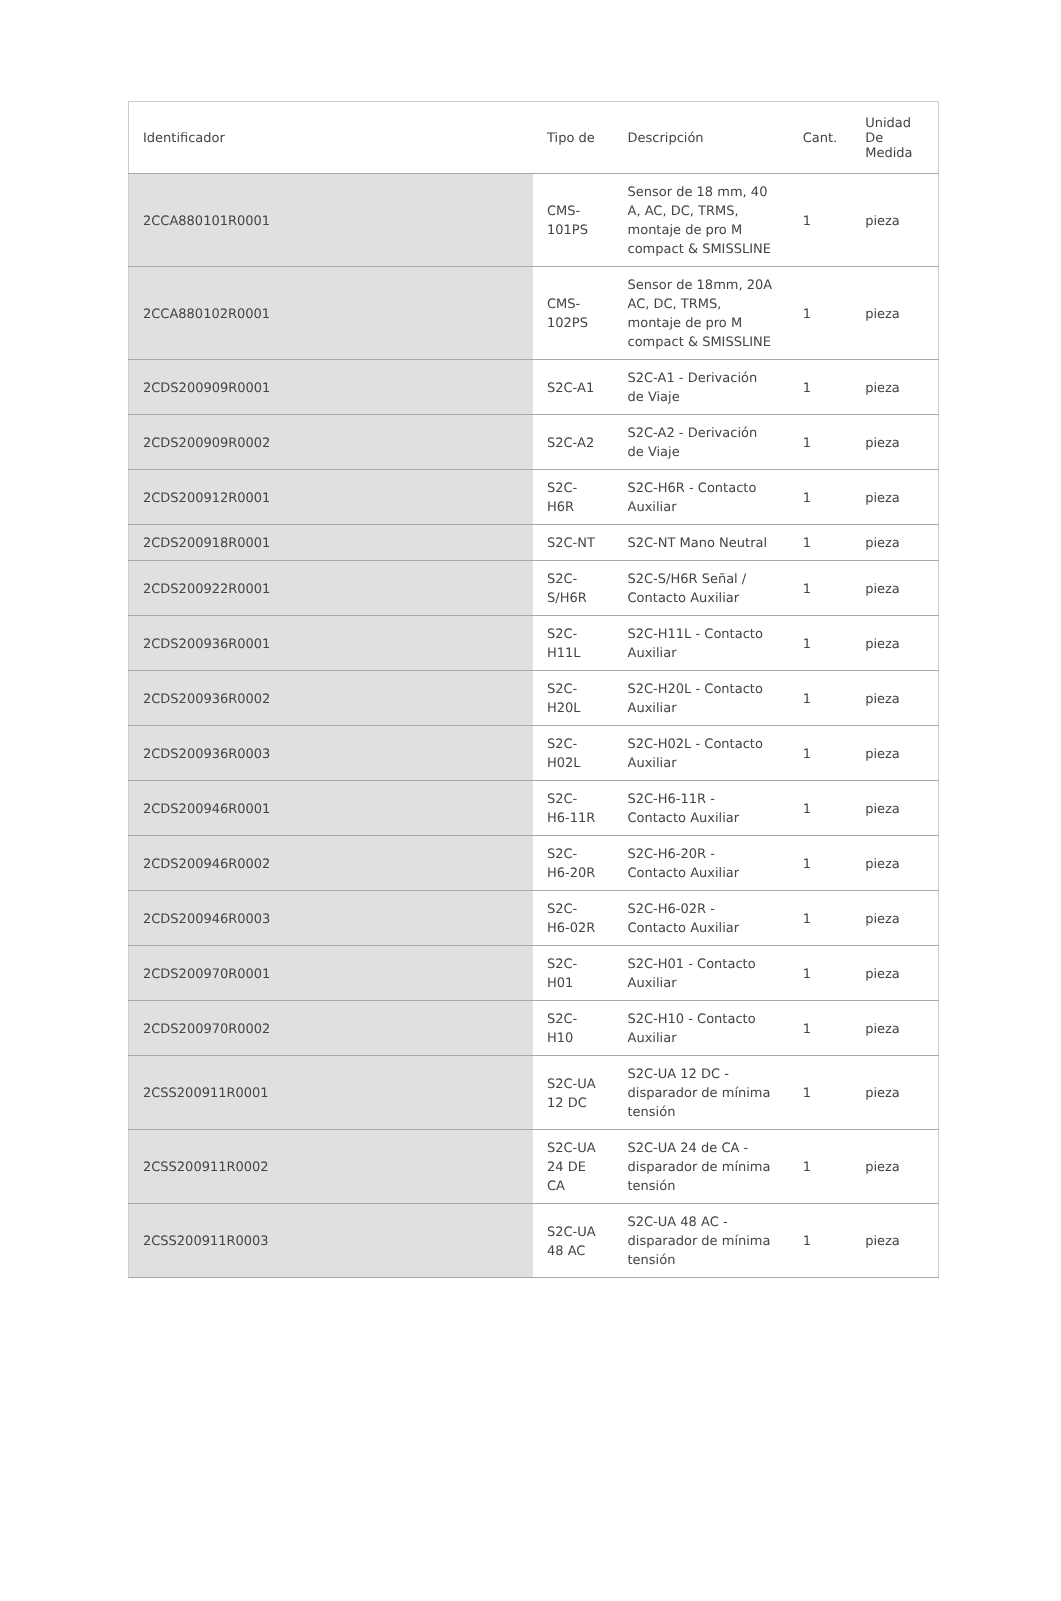| Identificador | Tipo de | Descripción | Cant. | Unidad De Medida |
| --- | --- | --- | --- | --- |
| 2CCA880101R0001 | CMS-101PS | Sensor de 18 mm, 40 A, AC, DC, TRMS, montaje de pro M compact & SMISSLINE | 1 | pieza |
| 2CCA880102R0001 | CMS-102PS | Sensor de 18mm, 20A AC, DC, TRMS, montaje de pro M compact & SMISSLINE | 1 | pieza |
| 2CDS200909R0001 | S2C-A1 | S2C-A1 - Derivación de Viaje | 1 | pieza |
| 2CDS200909R0002 | S2C-A2 | S2C-A2 - Derivación de Viaje | 1 | pieza |
| 2CDS200912R0001 | S2C-H6R | S2C-H6R - Contacto Auxiliar | 1 | pieza |
| 2CDS200918R0001 | S2C-NT | S2C-NT Mano Neutral | 1 | pieza |
| 2CDS200922R0001 | S2C-S/H6R | S2C-S/H6R Señal / Contacto Auxiliar | 1 | pieza |
| 2CDS200936R0001 | S2C-H11L | S2C-H11L - Contacto Auxiliar | 1 | pieza |
| 2CDS200936R0002 | S2C-H20L | S2C-H20L - Contacto Auxiliar | 1 | pieza |
| 2CDS200936R0003 | S2C-H02L | S2C-H02L - Contacto Auxiliar | 1 | pieza |
| 2CDS200946R0001 | S2C-H6-11R | S2C-H6-11R - Contacto Auxiliar | 1 | pieza |
| 2CDS200946R0002 | S2C-H6-20R | S2C-H6-20R - Contacto Auxiliar | 1 | pieza |
| 2CDS200946R0003 | S2C-H6-02R | S2C-H6-02R - Contacto Auxiliar | 1 | pieza |
| 2CDS200970R0001 | S2C-H01 | S2C-H01 - Contacto Auxiliar | 1 | pieza |
| 2CDS200970R0002 | S2C-H10 | S2C-H10 - Contacto Auxiliar | 1 | pieza |
| 2CSS200911R0001 | S2C-UA 12 DC | S2C-UA 12 DC - disparador de mínima tensión | 1 | pieza |
| 2CSS200911R0002 | S2C-UA 24 DE CA | S2C-UA 24 de CA - disparador de mínima tensión | 1 | pieza |
| 2CSS200911R0003 | S2C-UA 48 AC | S2C-UA 48 AC - disparador de mínima tensión | 1 | pieza |